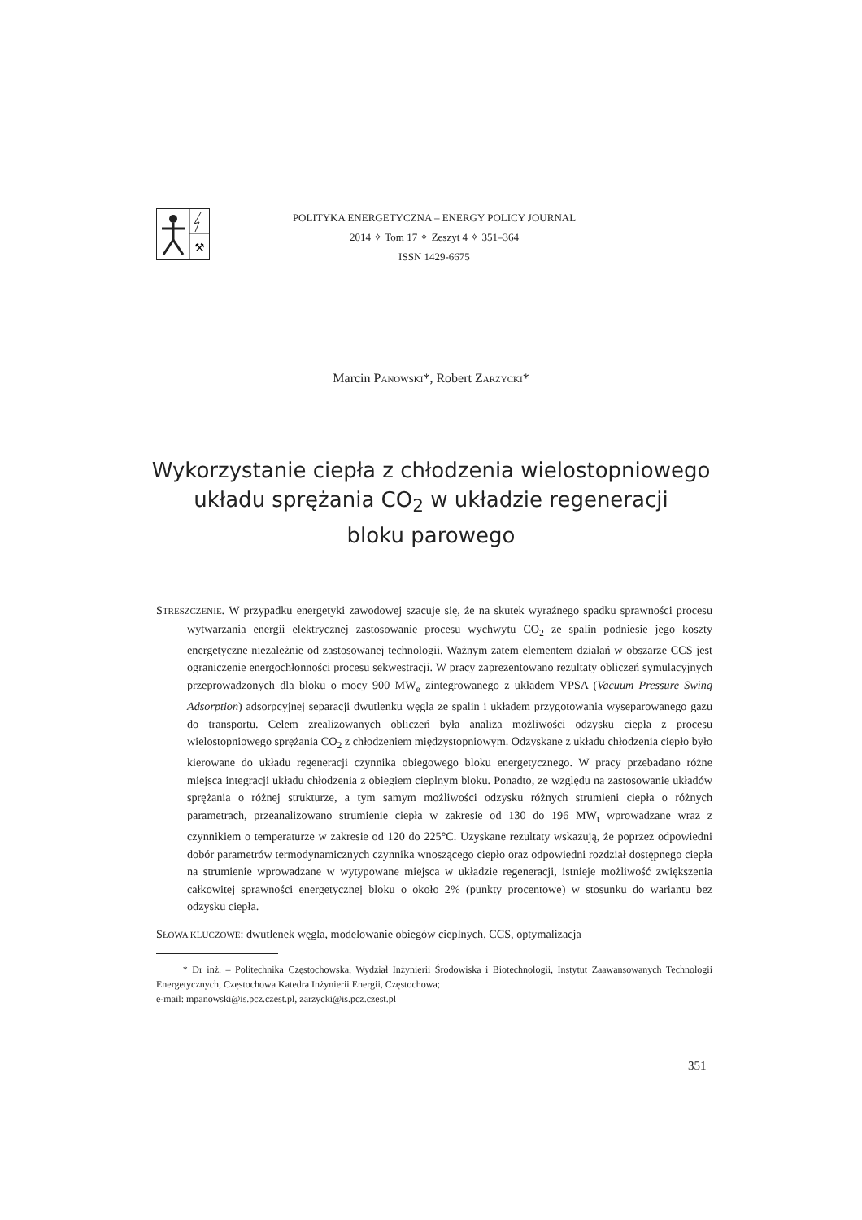⚒
POLITYKA ENERGETYCZNA – ENERGY POLICY JOURNAL
2014 ✧ Tom 17 ✧ Zeszyt 4 ✧ 351–364
ISSN 1429-6675
Marcin PANOWSKI*, Robert ZARZYCKI*
Wykorzystanie ciepła z chłodzenia wielostopniowego
układu sprężania CO<sub>2</sub> w układzie regeneracji
bloku parowego
STRESZCZENIE. W przypadku energetyki zawodowej szacuje się, że na skutek wyraźnego spadku sprawności procesu wytwarzania energii elektrycznej zastosowanie procesu wychwytu CO<sub>2</sub> ze spalin podniesie jego koszty energetyczne niezależnie od zastosowanej technologii. Ważnym zatem elementem działań w obszarze CCS jest ograniczenie energochłonności procesu sekwestracji. W pracy zaprezentowano rezultaty obliczeń symulacyjnych przeprowadzonych dla bloku o mocy 900 MW<sub>e</sub> zintegrowanego z układem VPSA (Vacuum Pressure Swing Adsorption) adsorpcyjnej separacji dwutlenku węgla ze spalin i układem przygotowania wyseparowanego gazu do transportu. Celem zrealizowanych obliczeń była analiza możliwości odzysku ciepła z procesu wielostopniowego sprężania CO<sub>2</sub> z chłodzeniem międzystopniowym. Odzyskane z układu chłodzenia ciepło było kierowane do układu regeneracji czynnika obiegowego bloku energetycznego. W pracy przebadano różne miejsca integracji układu chłodzenia z obiegiem cieplnym bloku. Ponadto, ze względu na zastosowanie układów sprężania o różnej strukturze, a tym samym możliwości odzysku różnych strumieni ciepła o różnych parametrach, przeanalizowano strumienie ciepła w zakresie od 130 do 196 MW<sub>t</sub> wprowadzane wraz z czynnikiem o temperaturze w zakresie od 120 do 225°C. Uzyskane rezultaty wskazują, że poprzez odpowiedni dobór parametrów termodynamicznych czynnika wnoszącego ciepło oraz odpowiedni rozdział dostępnego ciepła na strumienie wprowadzane w wytypowane miejsca w układzie regeneracji, istnieje możliwość zwiększenia całkowitej sprawności energetycznej bloku o około 2% (punkty procentowe) w stosunku do wariantu bez odzysku ciepła.
SŁOWA KLUCZOWE: dwutlenek węgla, modelowanie obiegów cieplnych, CCS, optymalizacja
* Dr inż. – Politechnika Częstochowska, Wydział Inżynierii Środowiska i Biotechnologii, Instytut Zaawansowanych Technologii Energetycznych, Częstochowa Katedra Inżynierii Energii, Częstochowa;
e-mail: mpanowski@is.pcz.czest.pl, zarzycki@is.pcz.czest.pl
351